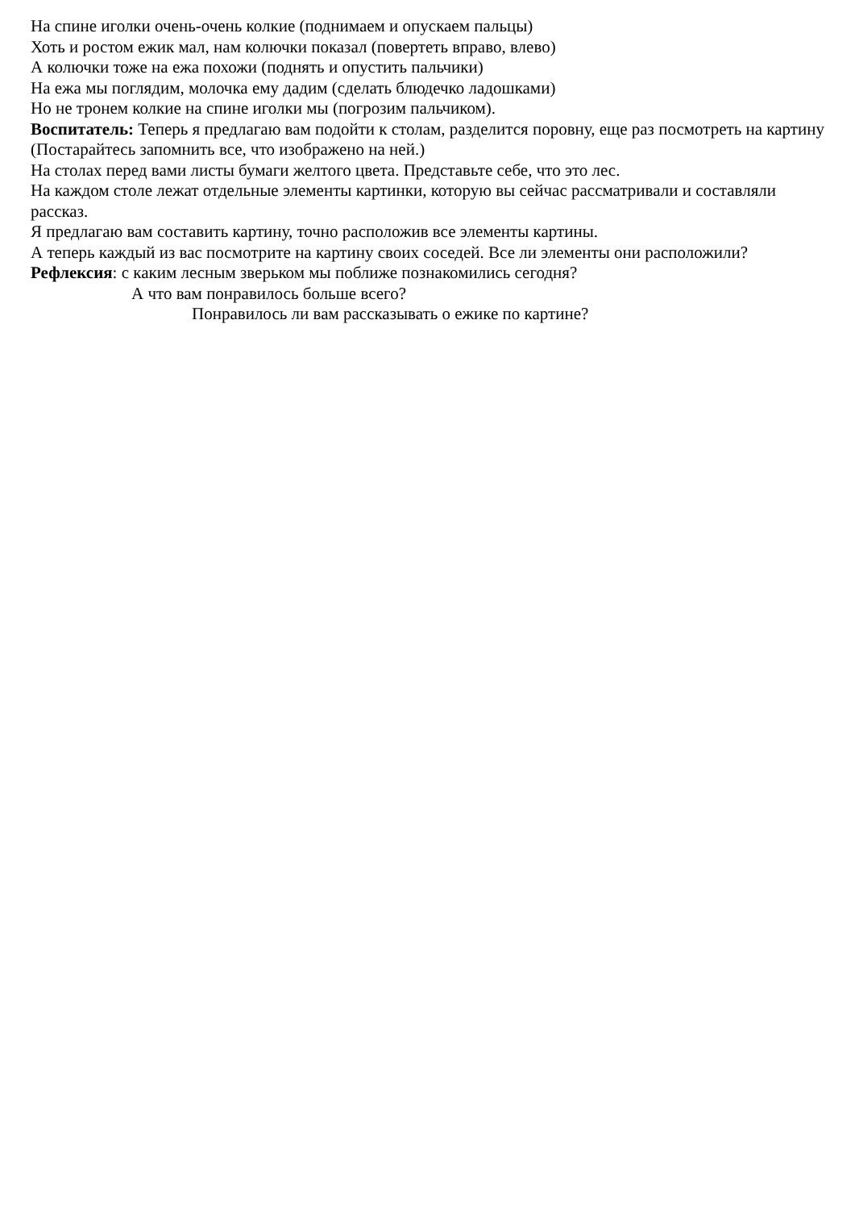На спине иголки очень-очень колкие (поднимаем и опускаем пальцы)
Хоть и ростом ежик мал, нам колючки показал (повертеть вправо, влево)
А колючки тоже на ежа похожи (поднять и опустить пальчики)
На ежа мы поглядим, молочка ему дадим (сделать блюдечко ладошками)
Но не тронем колкие на спине иголки мы (погрозим пальчиком).
Воспитатель: Теперь я предлагаю вам подойти к столам, разделится поровну, еще раз посмотреть на картину (Постарайтесь запомнить все, что изображено на ней.)
На столах перед вами листы бумаги желтого цвета. Представьте себе, что это лес.
На каждом столе лежат отдельные элементы картинки, которую вы сейчас рассматривали и составляли рассказ.
Я предлагаю вам составить картину, точно расположив все элементы картины.
А теперь каждый из вас посмотрите на картину своих соседей. Все ли элементы они расположили?
Рефлексия: с каким лесным зверьком мы поближе познакомились сегодня?
А что вам понравилось больше всего?
Понравилось ли вам рассказывать о ежике по картине?